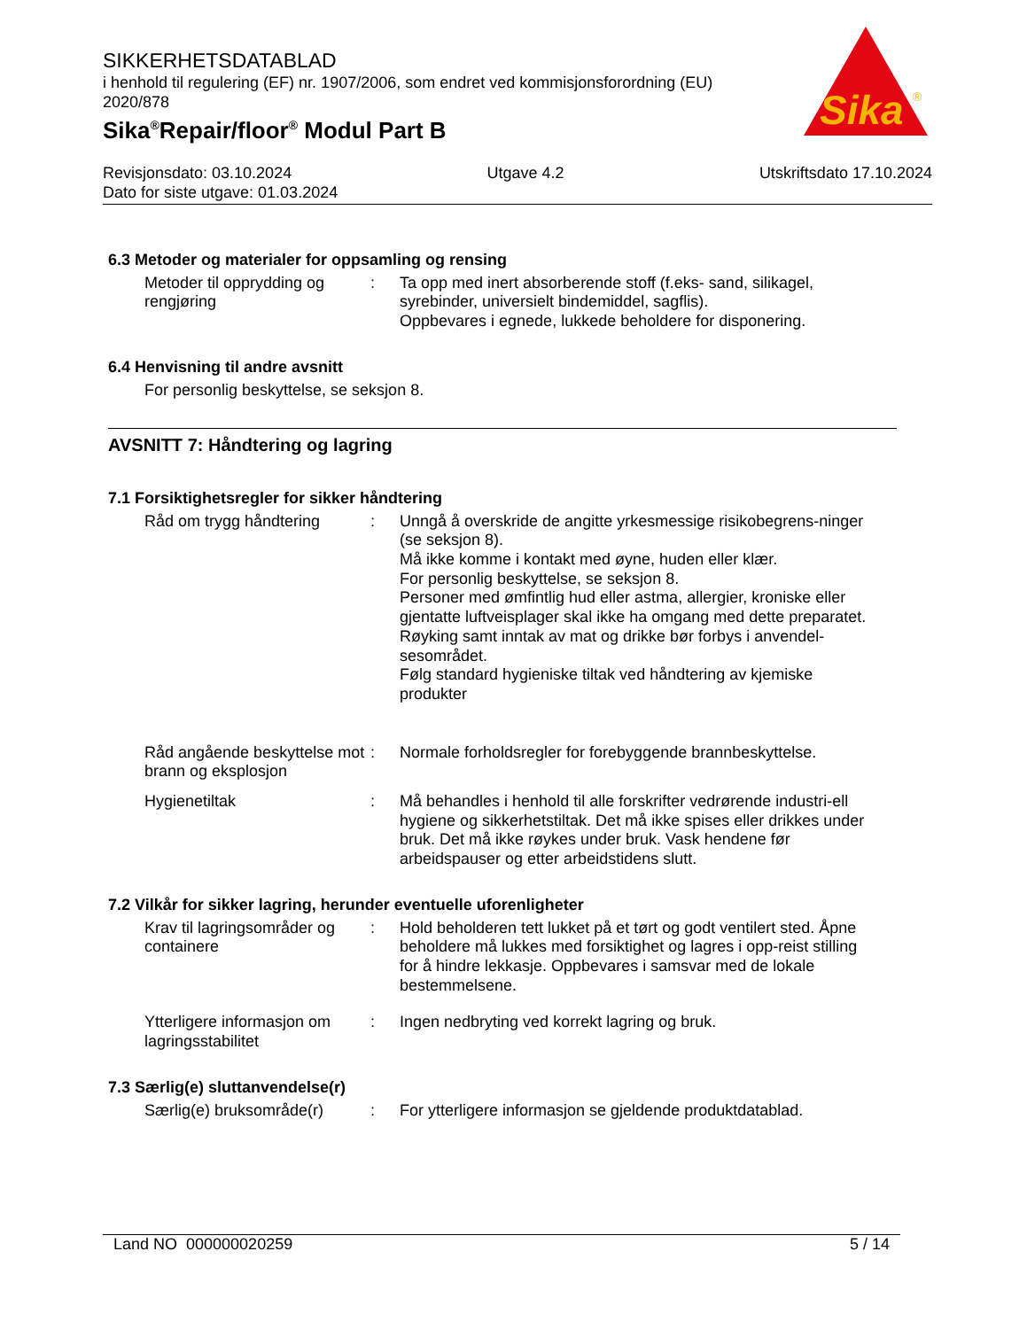SIKKERHETSDATABLAD
i henhold til regulering (EF) nr. 1907/2006, som endret ved kommisjonsforordning (EU) 2020/878
Sika<sup>®</sup>Repair/floor<sup>®</sup> Modul Part B
Sika
®
Revisjonsdato: 03.10.2024 Utgave 4.2 Utskriftsdato 17.10.2024
Dato for siste utgave: 01.03.2024
6.3 Metoder og materialer for oppsamling og rensing
Metoder til opprydding og rengjøring
: Ta opp med inert absorberende stoff (f.eks- sand, silikagel, syrebinder, universielt bindemiddel, sagflis).
Oppbevares i egnede, lukkede beholdere for disponering.
6.4 Henvisning til andre avsnitt
For personlig beskyttelse, se seksjon 8.
AVSNITT 7: Håndtering og lagring
7.1 Forsiktighetsregler for sikker håndtering
Råd om trygg håndtering : Unngå å overskride de angitte yrkesmessige risikobegrens-ninger (se seksjon 8).
Må ikke komme i kontakt med øyne, huden eller klær.
For personlig beskyttelse, se seksjon 8.
Personer med ømfintlig hud eller astma, allergier, kroniske eller gjentatte luftveisplager skal ikke ha omgang med dette preparatet.
Røyking samt inntak av mat og drikke bør forbys i anvendel-sesområdet.
Følg standard hygieniske tiltak ved håndtering av kjemiske produkter
Råd angående beskyttelse mot brann og eksplosjon
: Normale forholdsregler for forebyggende brannbeskyttelse.
Hygienetiltak : Må behandles i henhold til alle forskrifter vedrørende industri-ell hygiene og sikkerhetstiltak. Det må ikke spises eller drikkes under bruk. Det må ikke røykes under bruk. Vask hendene før arbeidspauser og etter arbeidstidens slutt.
7.2 Vilkår for sikker lagring, herunder eventuelle uforenligheter
Krav til lagringsområder og containere
: Hold beholderen tett lukket på et tørt og godt ventilert sted. Åpne beholdere må lukkes med forsiktighet og lagres i opp-reist stilling for å hindre lekkasje. Oppbevares i samsvar med de lokale bestemmelsene.
Ytterligere informasjon om lagringsstabilitet
: Ingen nedbryting ved korrekt lagring og bruk.
7.3 Særlig(e) sluttanvendelse(r)
Særlig(e) bruksområde(r)
: For ytterligere informasjon se gjeldende produktdatablad.
Land NO 000000020259 5 / 14